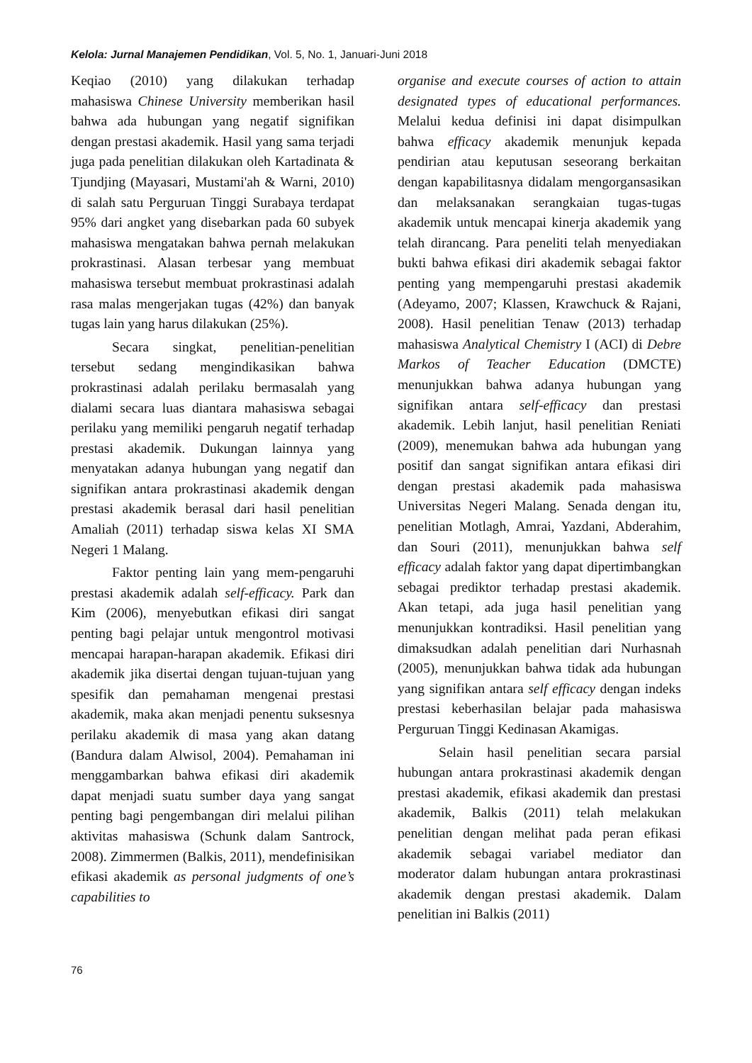Kelola: Jurnal Manajemen Pendidikan, Vol. 5, No. 1, Januari-Juni 2018
Keqiao (2010) yang dilakukan terhadap mahasiswa Chinese University memberikan hasil bahwa ada hubungan yang negatif signifikan dengan prestasi akademik. Hasil yang sama terjadi juga pada penelitian dilakukan oleh Kartadinata & Tjundjing (Mayasari, Mustami'ah & Warni, 2010) di salah satu Perguruan Tinggi Surabaya terdapat 95% dari angket yang disebarkan pada 60 subyek mahasiswa mengatakan bahwa pernah melakukan prokrastinasi. Alasan terbesar yang membuat mahasiswa tersebut membuat prokrastinasi adalah rasa malas mengerjakan tugas (42%) dan banyak tugas lain yang harus dilakukan (25%).
Secara singkat, penelitian-penelitian tersebut sedang mengindikasikan bahwa prokrastinasi adalah perilaku bermasalah yang dialami secara luas diantara mahasiswa sebagai perilaku yang memiliki pengaruh negatif terhadap prestasi akademik. Dukungan lainnya yang menyatakan adanya hubungan yang negatif dan signifikan antara prokrastinasi akademik dengan prestasi akademik berasal dari hasil penelitian Amaliah (2011) terhadap siswa kelas XI SMA Negeri 1 Malang.
Faktor penting lain yang mem-pengaruhi prestasi akademik adalah self-efficacy. Park dan Kim (2006), menyebutkan efikasi diri sangat penting bagi pelajar untuk mengontrol motivasi mencapai harapan-harapan akademik. Efikasi diri akademik jika disertai dengan tujuan-tujuan yang spesifik dan pemahaman mengenai prestasi akademik, maka akan menjadi penentu suksesnya perilaku akademik di masa yang akan datang (Bandura dalam Alwisol, 2004). Pemahaman ini menggambarkan bahwa efikasi diri akademik dapat menjadi suatu sumber daya yang sangat penting bagi pengembangan diri melalui pilihan aktivitas mahasiswa (Schunk dalam Santrock, 2008). Zimmermen (Balkis, 2011), mendefinisikan efikasi akademik as personal judgments of one’s capabilities to
organise and execute courses of action to attain designated types of educational performances. Melalui kedua definisi ini dapat disimpulkan bahwa efficacy akademik menunjuk kepada pendirian atau keputusan seseorang berkaitan dengan kapabilitasnya didalam mengorgansasikan dan melaksanakan serangkaian tugas-tugas akademik untuk mencapai kinerja akademik yang telah dirancang. Para peneliti telah menyediakan bukti bahwa efikasi diri akademik sebagai faktor penting yang mempengaruhi prestasi akademik (Adeyamo, 2007; Klassen, Krawchuck & Rajani, 2008). Hasil penelitian Tenaw (2013) terhadap mahasiswa Analytical Chemistry I (ACI) di Debre Markos of Teacher Education (DMCTE) menunjukkan bahwa adanya hubungan yang signifikan antara self-efficacy dan prestasi akademik. Lebih lanjut, hasil penelitian Reniati (2009), menemukan bahwa ada hubungan yang positif dan sangat signifikan antara efikasi diri dengan prestasi akademik pada mahasiswa Universitas Negeri Malang. Senada dengan itu, penelitian Motlagh, Amrai, Yazdani, Abderahim, dan Souri (2011), menunjukkan bahwa self efficacy adalah faktor yang dapat dipertimbangkan sebagai prediktor terhadap prestasi akademik. Akan tetapi, ada juga hasil penelitian yang menunjukkan kontradiksi. Hasil penelitian yang dimaksudkan adalah penelitian dari Nurhasnah (2005), menunjukkan bahwa tidak ada hubungan yang signifikan antara self efficacy dengan indeks prestasi keberhasilan belajar pada mahasiswa Perguruan Tinggi Kedinasan Akamigas.
Selain hasil penelitian secara parsial hubungan antara prokrastinasi akademik dengan prestasi akademik, efikasi akademik dan prestasi akademik, Balkis (2011) telah melakukan penelitian dengan melihat pada peran efikasi akademik sebagai variabel mediator dan moderator dalam hubungan antara prokrastinasi akademik dengan prestasi akademik. Dalam penelitian ini Balkis (2011)
76